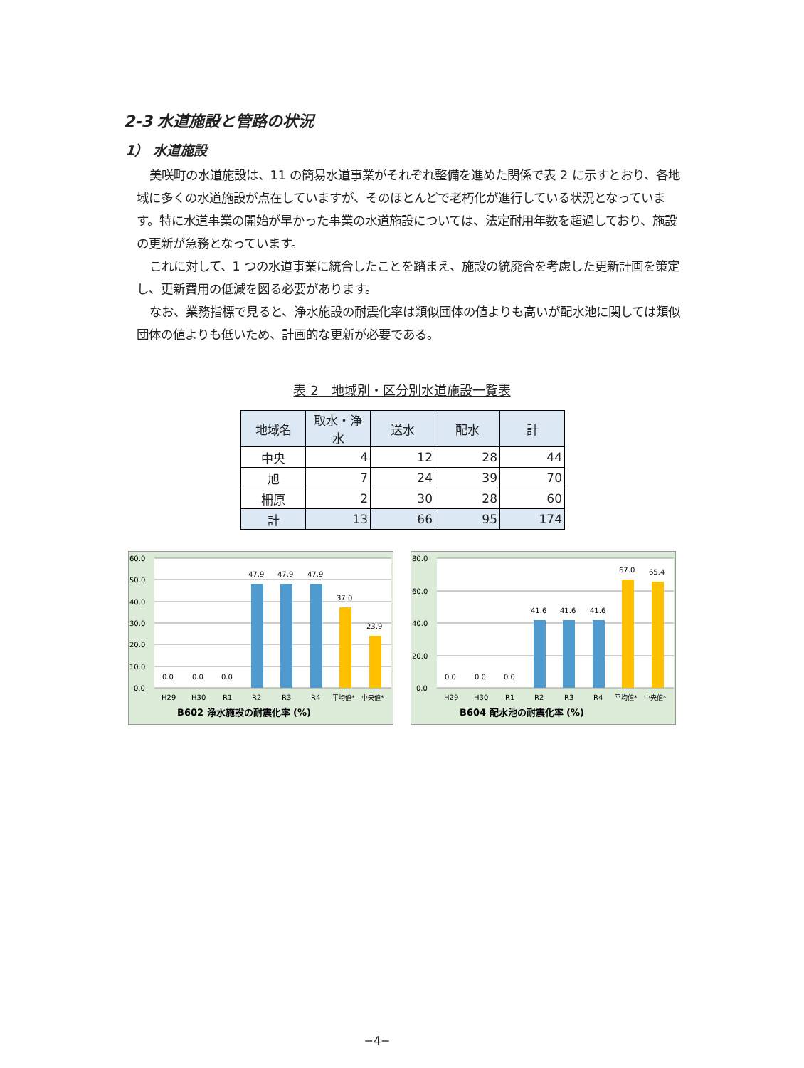2-3 水道施設と管路の状況
1） 水道施設
美咲町の水道施設は、11 の簡易水道事業がそれぞれ整備を進めた関係で表 2 に示すとおり、各地域に多くの水道施設が点在していますが、そのほとんどで老朽化が進行している状況となっています。特に水道事業の開始が早かった事業の水道施設については、法定耐用年数を超過しており、施設の更新が急務となっています。
これに対して、1 つの水道事業に統合したことを踏まえ、施設の統廃合を考慮した更新計画を策定し、更新費用の低減を図る必要があります。
なお、業務指標で見ると、浄水施設の耐震化率は類似団体の値よりも高いが配水池に関しては類似団体の値よりも低いため、計画的な更新が必要である。
表 2　地域別・区分別水道施設一覧表
| 地域名 | 取水・浄水 | 送水 | 配水 | 計 |
| --- | --- | --- | --- | --- |
| 中央 | 4 | 12 | 28 | 44 |
| 旭 | 7 | 24 | 39 | 70 |
| 柵原 | 2 | 30 | 28 | 60 |
| 計 | 13 | 66 | 95 | 174 |
60.0
50.0
40.0
30.0
20.0
10.0
0.0
0.0
0.0
0.0
47.9
47.9
47.9
37.0
23.9
H29
H30
R1
R2
R3
R4
平均値*
中央値*
B602 浄水施設の耐震化率 (%)
80.0
60.0
40.0
20.0
0.0
0.0
0.0
0.0
41.6
41.6
41.6
67.0
65.4
H29
H30
R1
R2
R3
R4
平均値*
中央値*
B604 配水池の耐震化率 (%)
−4−